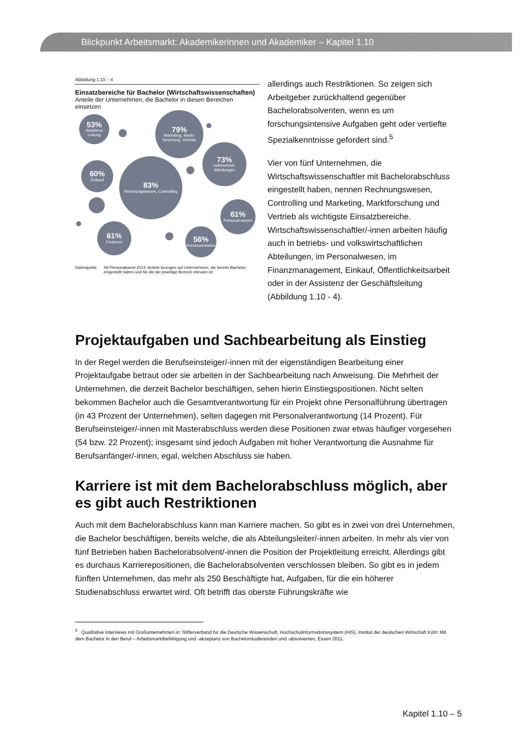Blickpunkt Arbeitsmarkt: Akademikerinnen und Akademiker – Kapitel 1.10
Abbildung 1.10. - 4
Einsatzbereiche für Bachelor (Wirtschaftswissenschaften)
Anteile der Unternehmen, die Bachelor in diesen Bereichen einsetzen
53%
Assistenz Leitung
79%
Marketing, Markt-forschung, Vertrieb
73%
volkswirtsch. Abteilungen
60%
Einkauf
83%
Rechnungswesen, Controlling
61%
Personal-wesen
61%
Finanzen
56%
Kommuni-kation
Datenquelle: IW-Personalpanel 2014, Anteile bezogen auf Unternehmen, die bereits Bachelor eingestellt haben und für die der jeweilige Bereich relevant ist
allerdings auch Restriktionen. So zeigen sich Arbeitgeber zurückhaltend gegenüber Bachelorabsolventen, wenn es um forschungsintensive Aufgaben geht oder vertiefte Spezialkenntnisse gefordert sind.<sup>5</sup>
Vier von fünf Unternehmen, die Wirtschaftswissenschaftler mit Bachelorabschluss eingestellt haben, nennen Rechnungswesen, Controlling und Marketing, Marktforschung und Vertrieb als wichtigste Einsatzbereiche. Wirtschaftswissenschaftler/-innen arbeiten häufig auch in betriebs- und volkswirtschaftlichen Abteilungen, im Personalwesen, im Finanzmanagement, Einkauf, Öffentlichkeitsarbeit oder in der Assistenz der Geschäftsleitung (Abbildung 1.10 - 4).
Projektaufgaben und Sachbearbeitung als Einstieg
In der Regel werden die Berufseinsteiger/-innen mit der eigenständigen Bearbeitung einer Projektaufgabe betraut oder sie arbeiten in der Sachbearbeitung nach Anweisung. Die Mehrheit der Unternehmen, die derzeit Bachelor beschäftigen, sehen hierin Einstiegspositionen. Nicht selten bekommen Bachelor auch die Gesamtverantwortung für ein Projekt ohne Personalführung übertragen (in 43 Prozent der Unternehmen), selten dagegen mit Personalverantwortung (14 Prozent). Für Berufseinsteiger/-innen mit Masterabschluss werden diese Positionen zwar etwas häufiger vorgesehen (54 bzw. 22 Prozent); insgesamt sind jedoch Aufgaben mit hoher Verantwortung die Ausnahme für Berufsanfänger/-innen, egal, welchen Abschluss sie haben.
Karriere ist mit dem Bachelorabschluss möglich, aber es gibt auch Restriktionen
Auch mit dem Bachelorabschluss kann man Karriere machen. So gibt es in zwei von drei Unternehmen, die Bachelor beschäftigen, bereits welche, die als Abteilungsleiter/-innen arbeiten. In mehr als vier von fünf Betrieben haben Bachelorabsolvent/-innen die Position der Projektleitung erreicht. Allerdings gibt es durchaus Karrierepositionen, die Bachelorabsolventen verschlossen bleiben. So gibt es in jedem fünften Unternehmen, das mehr als 250 Beschäftigte hat, Aufgaben, für die ein höherer Studienabschluss erwartet wird. Oft betrifft das oberste Führungskräfte wie
<sup>5</sup> Qualitative Interviews mit Großunternehmen in: Stifterverband für die Deutsche Wissenschaft, Hochschulinformationssystem (HIS), Institut der deutschen Wirtschaft Köln: Mit dem Bachelor in den Beruf – Arbeitsmarktbefähigung und -akzeptanz von Bachelorstudierenden und -absolventen, Essen 2011.
Kapitel 1.10 – 5